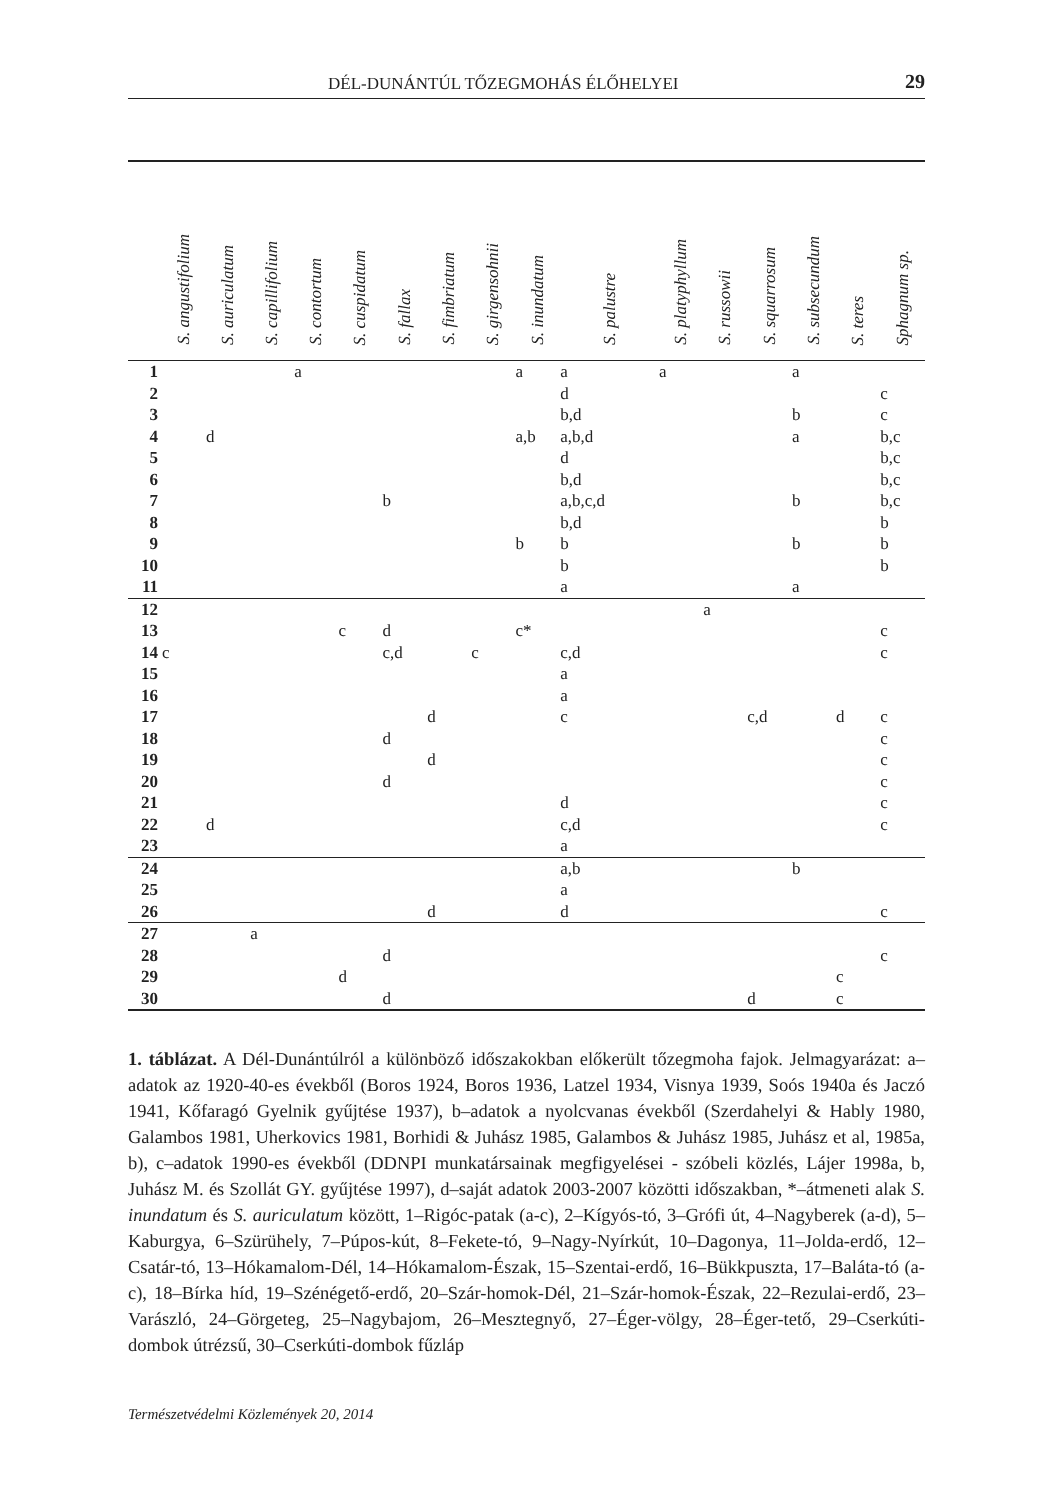DÉL-DUNÁNTÚL TŐZEGMOHÁS ÉLŐHELYEI 29
| | S. angustifolium | S. auriculatum | S. capillifolium | S. contortum | S. cuspidatum | S. fallax | S. fimbriatum | S. girgensohnii | S. inundatum | S. palustre | S. platyphyllum | S. russowii | S. squarrosum | S. subsecundum | S. teres | Sphagnum sp. |
| --- | --- | --- | --- | --- | --- | --- | --- | --- | --- | --- | --- | --- | --- | --- | --- | --- |
| 1 | | | | a | | | | | a | a | a | | | a | | |
| 2 | | | | | | | | | | d | | | | | | c |
| 3 | | | | | | | | | | b,d | | | | b | | c |
| 4 | | d | | | | | | | a,b | a,b,d | | | | a | | b,c |
| 5 | | | | | | | | | | d | | | | | | b,c |
| 6 | | | | | | | | | | b,d | | | | | | b,c |
| 7 | | | | | | b | | | | a,b,c,d | | | | b | | b,c |
| 8 | | | | | | | | | | b,d | | | | | | b |
| 9 | | | | | | | | | b | b | | | | b | | b |
| 10 | | | | | | | | | | b | | | | | | b |
| 11 | | | | | | | | | | a | | | | a | | |
| 12 | | | | | | | | | | | | a | | | | |
| 13 | | | | | c | d | | | c* | | | | | | | c |
| 14 | c | | | | | c,d | | c | | c,d | | | | | | c |
| 15 | | | | | | | | | | a | | | | | | |
| 16 | | | | | | | | | | a | | | | | | |
| 17 | | | | | | | d | | | c | | | c,d | | d | c |
| 18 | | | | | | d | | | | | | | | | | c |
| 19 | | | | | | | d | | | | | | | | | c |
| 20 | | | | | | d | | | | | | | | | | c |
| 21 | | | | | | | | | | d | | | | | | c |
| 22 | | d | | | | | | | | c,d | | | | | | c |
| 23 | | | | | | | | | | a | | | | | | |
| 24 | | | | | | | | | | a,b | | | | b | | |
| 25 | | | | | | | | | | a | | | | | | |
| 26 | | | | | | | d | | | d | | | | | | c |
| 27 | | | a | | | | | | | | | | | | | |
| 28 | | | | | | d | | | | | | | | | | c |
| 29 | | | | | d | | | | | | | | | | c | |
| 30 | | | | | | d | | | | | | | d | | c | |
1. táblázat. A Dél-Dunántúlról a különböző időszakokban előkerült tőzegmoha fajok. Jelmagyarázat: a–adatok az 1920-40-es évekből (Boros 1924, Boros 1936, Latzel 1934, Visnya 1939, Soós 1940a és Jaczó 1941, Kőfaragó Gyelnik gyűjtése 1937), b–adatok a nyolcvanas évekből (Szerdahelyi & Hably 1980, Galambos 1981, Uherkovics 1981, Borhidi & Juhász 1985, Galambos & Juhász 1985, Juhász et al, 1985a, b), c–adatok 1990-es évekből (DDNPI munkatársainak megfigyelései - szóbeli közlés, Lájer 1998a, b, Juhász M. és Szollát GY. gyűjtése 1997), d–saját adatok 2003-2007 közötti időszakban, *–átmeneti alak S. inundatum és S. auriculatum között, 1–Rigóc-patak (a-c), 2–Kígyós-tó, 3–Grófi út, 4–Nagyberek (a-d), 5–Kaburgya, 6–Szürühely, 7–Púpos-kút, 8–Fekete-tó, 9–Nagy-Nyírkút, 10–Dagonya, 11–Jolda-erdő, 12–Csatár-tó, 13–Hókamalom-Dél, 14–Hókamalom-Észak, 15–Szentai-erdő, 16–Bükkpuszta, 17–Baláta-tó (a-c), 18–Bírka híd, 19–Szénégető-erdő, 20–Szár-homok-Dél, 21–Szár-homok-Észak, 22–Rezulai-erdő, 23–Varászló, 24–Görgeteg, 25–Nagybajom, 26–Mesztegnyő, 27–Éger-völgy, 28–Éger-tető, 29–Cserkúti-dombok útrézsű, 30–Cserkúti-dombok fűzláp
Természetvédelmi Közlemények 20, 2014